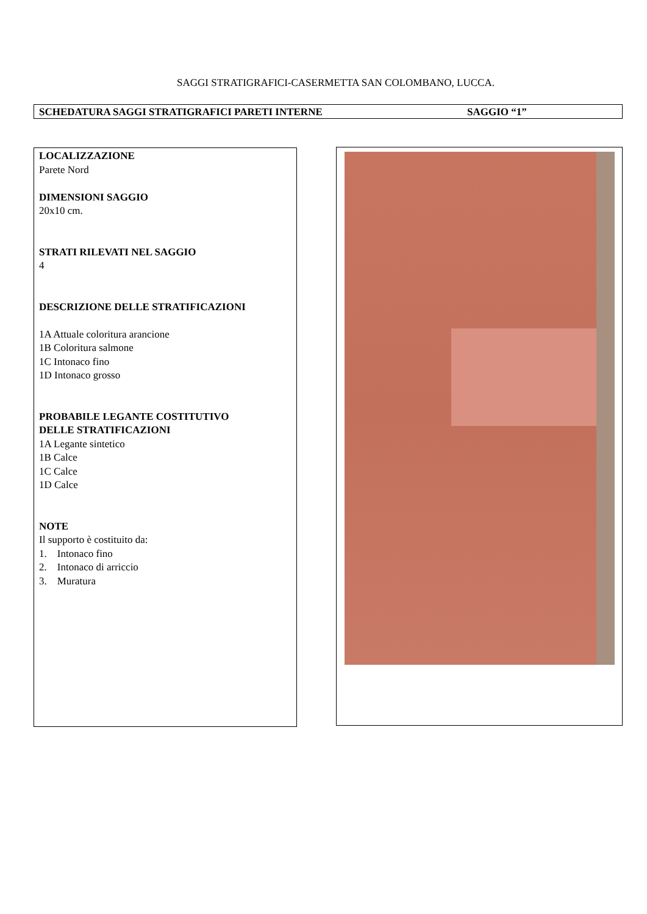SAGGI STRATIGRAFICI-CASERMETTA SAN COLOMBANO, LUCCA.
SCHEDATURA SAGGI STRATIGRAFICI PARETI INTERNE SAGGIO “1”
LOCALIZZAZIONE
Parete Nord
DIMENSIONI SAGGIO
20x10 cm.
STRATI RILEVATI NEL SAGGIO
4
DESCRIZIONE DELLE STRATIFICAZIONI
1A Attuale coloritura arancione
1B Coloritura salmone
1C Intonaco fino
1D Intonaco grosso
PROBABILE LEGANTE COSTITUTIVO
DELLE STRATIFICAZIONI
1A Legante sintetico
1B Calce
1C Calce
1D Calce
NOTE
Il supporto è costituito da:
1. Intonaco fino
2. Intonaco di arriccio
3. Muratura